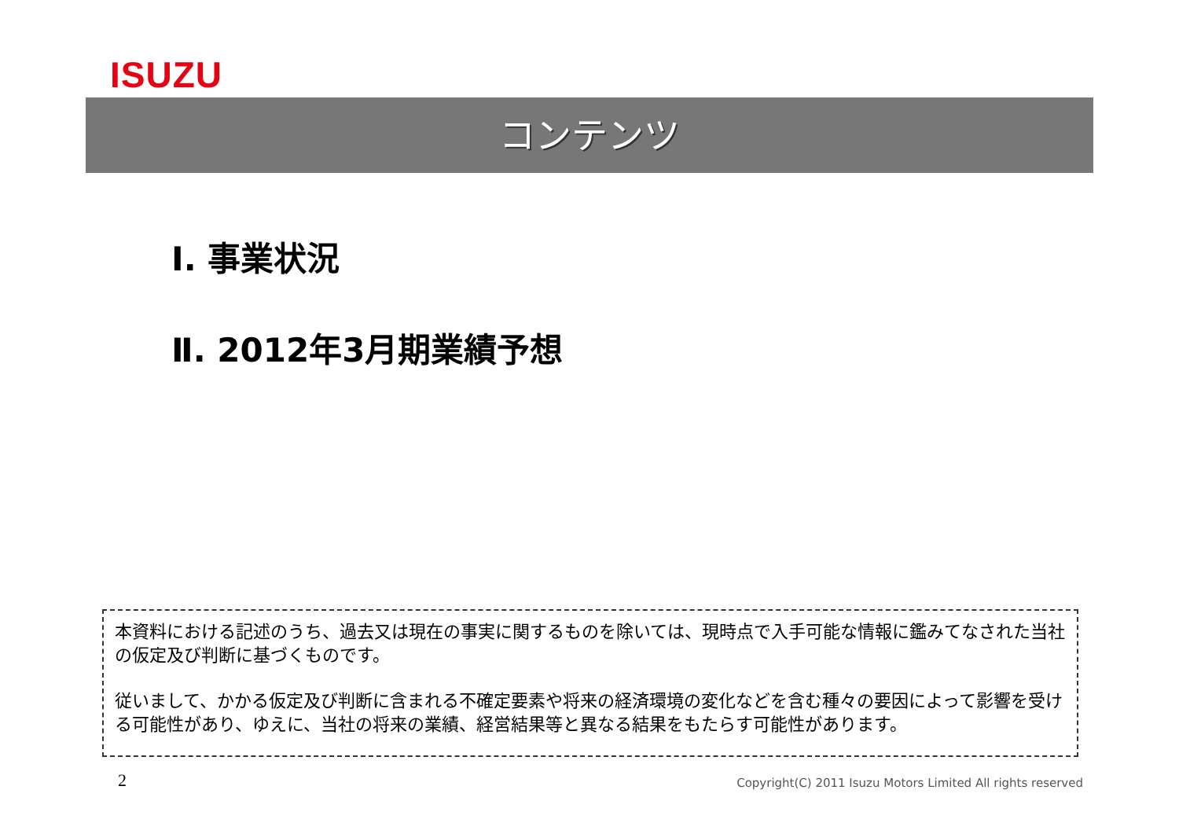ISUZU
コンテンツ
Ⅰ. 事業状況
Ⅱ. 2012年3月期業績予想
本資料における記述のうち、過去又は現在の事実に関するものを除いては、現時点で入手可能な情報に鑑みてなされた当社の仮定及び判断に基づくものです。
従いまして、かかる仮定及び判断に含まれる不確定要素や将来の経済環境の変化などを含む種々の要因によって影響を受ける可能性があり、ゆえに、当社の将来の業績、経営結果等と異なる結果をもたらす可能性があります。
2
Copyright(C) 2011 Isuzu Motors Limited All rights reserved